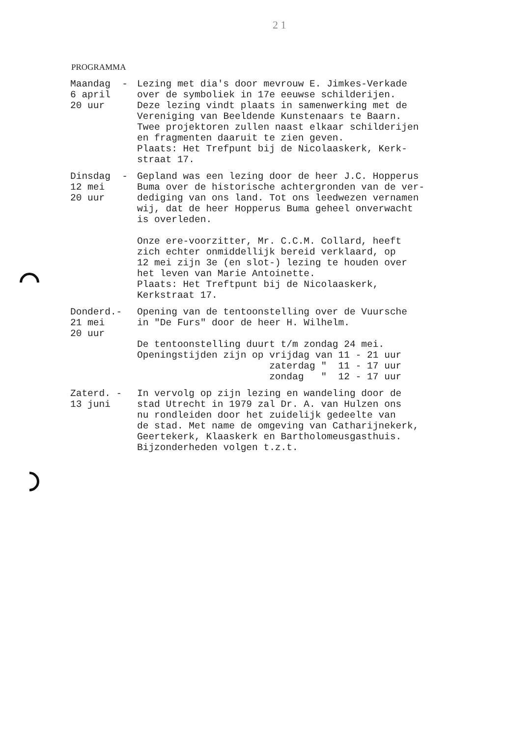2 1
PROGRAMMA
Maandag - 6 april 20 uur
Lezing met dia's door mevrouw E. Jimkes-Verkade over de symboliek in 17e eeuwse schilderijen. Deze lezing vindt plaats in samenwerking met de Vereniging van Beeldende Kunstenaars te Baarn. Twee projektoren zullen naast elkaar schilderijen en fragmenten daaruit te zien geven. Plaats: Het Trefpunt bij de Nicolaaskerk, Kerk- straat 17.
Dinsdag - 12 mei 20 uur
Gepland was een lezing door de heer J.C. Hopperus Buma over de historische achtergronden van de ver- dediging van ons land. Tot ons leedwezen vernamen wij, dat de heer Hopperus Buma geheel onverwacht is overleden. Onze ere-voorzitter, Mr. C.C.M. Collard, heeft zich echter onmiddellijk bereid verklaard, op 12 mei zijn 3e (en slot-) lezing te houden over het leven van Marie Antoinette. Plaats: Het Treftpunt bij de Nicolaaskerk, Kerkstraat 17.
Donderd.- 21 mei 20 uur
Opening van de tentoonstelling over de Vuursche in "De Furs" door de heer H. Wilhelm. De tentoonstelling duurt t/m zondag 24 mei. Openingstijden zijn op vrijdag van 11 - 21 uur zaterdag " 11 - 17 uur zondag " 12 - 17 uur
Zaterd. - 13 juni
In vervolg op zijn lezing en wandeling door de stad Utrecht in 1979 zal Dr. A. van Hulzen ons nu rondleiden door het zuidelijk gedeelte van de stad. Met name de omgeving van Catharijnekerk, Geertekerk, Klaaskerk en Bartholomeusgasthuis. Bijzonderheden volgen t.z.t.